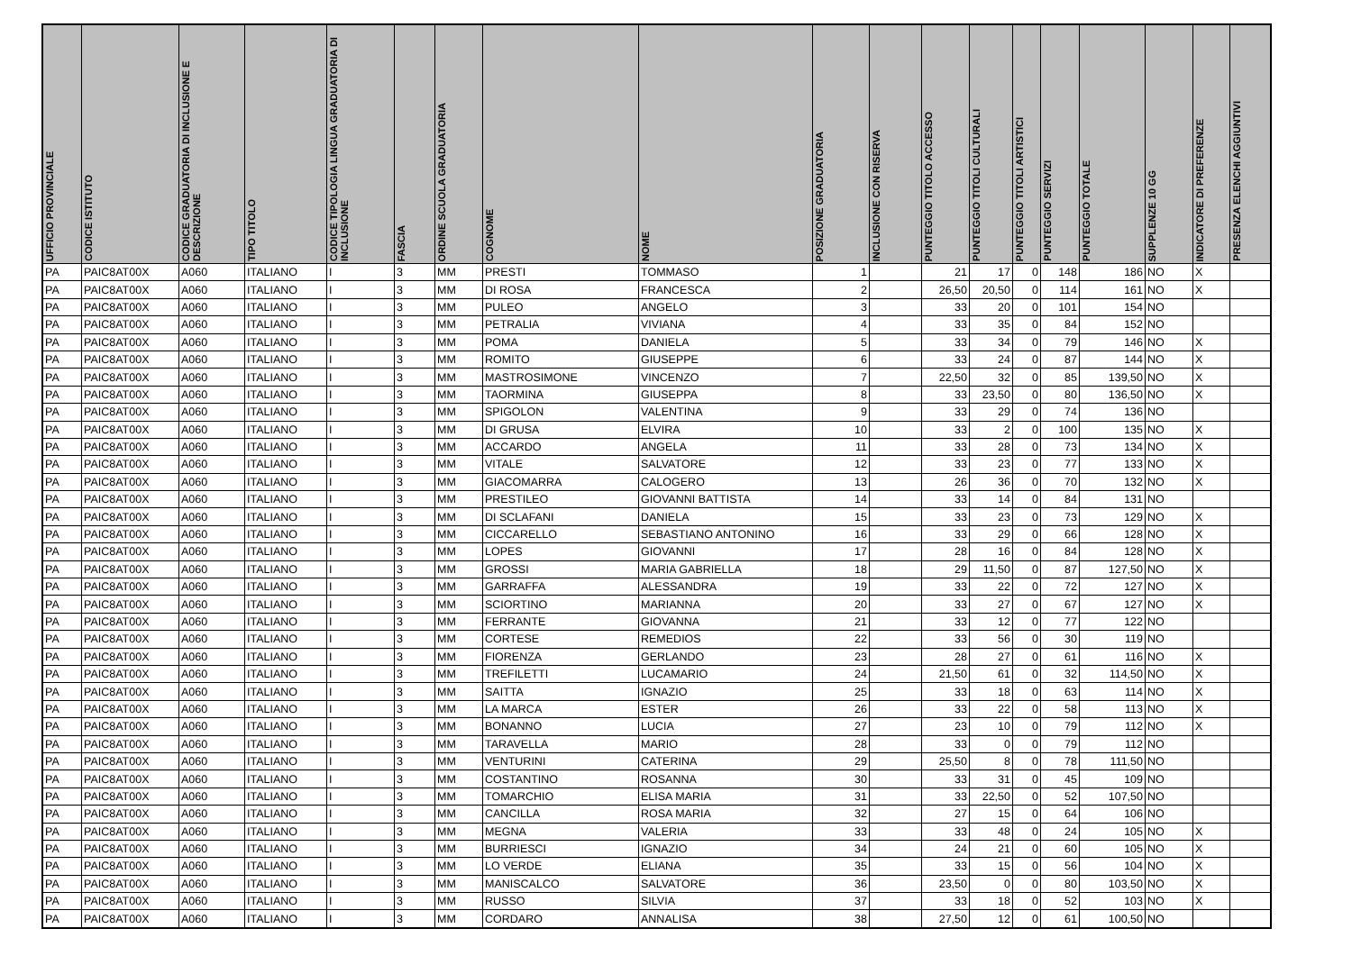| UFFICIO PROVINCIALE | CODICE ISTITUTO | CODICE GRADUATORIA DI INCLUSIONE E DESCRIZIONE | TIPO TITOLO | CODICE TIPOLOGIA LINGUA GRADUATORIA DI INCLUSIONE | FASCIA | ORDINE SCUOLA GRADUATORIA | COGNOME | NOME | POSIZIONE GRADUATORIA | INCLUSIONE CON RISERVA | PUNTEGGIO TITOLO ACCESSO | PUNTEGGIO TITOLI CULTURALI | PUNTEGGIO TITOLI ARTISTICI | PUNTEGGIO SERVIZI | PUNTEGGIO TOTALE | SUPPLENZE 10 GG | INDICATORE DI PREFERENZE | PRESENZA ELENCHI AGGIUNTIVI |
| --- | --- | --- | --- | --- | --- | --- | --- | --- | --- | --- | --- | --- | --- | --- | --- | --- | --- | --- |
| PA | PAIC8AT00X | A060 | ITALIANO | I | 3 | MM | PRESTI | TOMMASO | 1 | | 21 | 17 | 0 | 148 | 186 | NO | X | |
| PA | PAIC8AT00X | A060 | ITALIANO | I | 3 | MM | DI ROSA | FRANCESCA | 2 | | 26,50 | 20,50 | 0 | 114 | 161 | NO | X | |
| PA | PAIC8AT00X | A060 | ITALIANO | I | 3 | MM | PULEO | ANGELO | 3 | | 33 | 20 | 0 | 101 | 154 | NO | | |
| PA | PAIC8AT00X | A060 | ITALIANO | I | 3 | MM | PETRALIA | VIVIANA | 4 | | 33 | 35 | 0 | 84 | 152 | NO | | |
| PA | PAIC8AT00X | A060 | ITALIANO | I | 3 | MM | POMA | DANIELA | 5 | | 33 | 34 | 0 | 79 | 146 | NO | X | |
| PA | PAIC8AT00X | A060 | ITALIANO | I | 3 | MM | ROMITO | GIUSEPPE | 6 | | 33 | 24 | 0 | 87 | 144 | NO | X | |
| PA | PAIC8AT00X | A060 | ITALIANO | I | 3 | MM | MASTROSIMONE | VINCENZO | 7 | | 22,50 | 32 | 0 | 85 | 139,50 | NO | X | |
| PA | PAIC8AT00X | A060 | ITALIANO | I | 3 | MM | TAORMINA | GIUSEPPA | 8 | | 33 | 23,50 | 0 | 80 | 136,50 | NO | X | |
| PA | PAIC8AT00X | A060 | ITALIANO | I | 3 | MM | SPIGOLON | VALENTINA | 9 | | 33 | 29 | 0 | 74 | 136 | NO | | |
| PA | PAIC8AT00X | A060 | ITALIANO | I | 3 | MM | DI GRUSA | ELVIRA | 10 | | 33 | 2 | 0 | 100 | 135 | NO | X | |
| PA | PAIC8AT00X | A060 | ITALIANO | I | 3 | MM | ACCARDO | ANGELA | 11 | | 33 | 28 | 0 | 73 | 134 | NO | X | |
| PA | PAIC8AT00X | A060 | ITALIANO | I | 3 | MM | VITALE | SALVATORE | 12 | | 33 | 23 | 0 | 77 | 133 | NO | X | |
| PA | PAIC8AT00X | A060 | ITALIANO | I | 3 | MM | GIACOMARRA | CALOGERO | 13 | | 26 | 36 | 0 | 70 | 132 | NO | X | |
| PA | PAIC8AT00X | A060 | ITALIANO | I | 3 | MM | PRESTILEO | GIOVANNI BATTISTA | 14 | | 33 | 14 | 0 | 84 | 131 | NO | | |
| PA | PAIC8AT00X | A060 | ITALIANO | I | 3 | MM | DI SCLAFANI | DANIELA | 15 | | 33 | 23 | 0 | 73 | 129 | NO | X | |
| PA | PAIC8AT00X | A060 | ITALIANO | I | 3 | MM | CICCARELLO | SEBASTIANO ANTONINO | 16 | | 33 | 29 | 0 | 66 | 128 | NO | X | |
| PA | PAIC8AT00X | A060 | ITALIANO | I | 3 | MM | LOPES | GIOVANNI | 17 | | 28 | 16 | 0 | 84 | 128 | NO | X | |
| PA | PAIC8AT00X | A060 | ITALIANO | I | 3 | MM | GROSSI | MARIA GABRIELLA | 18 | | 29 | 11,50 | 0 | 87 | 127,50 | NO | X | |
| PA | PAIC8AT00X | A060 | ITALIANO | I | 3 | MM | GARRAFFA | ALESSANDRA | 19 | | 33 | 22 | 0 | 72 | 127 | NO | X | |
| PA | PAIC8AT00X | A060 | ITALIANO | I | 3 | MM | SCIORTINO | MARIANNA | 20 | | 33 | 27 | 0 | 67 | 127 | NO | X | |
| PA | PAIC8AT00X | A060 | ITALIANO | I | 3 | MM | FERRANTE | GIOVANNA | 21 | | 33 | 12 | 0 | 77 | 122 | NO | | |
| PA | PAIC8AT00X | A060 | ITALIANO | I | 3 | MM | CORTESE | REMEDIOS | 22 | | 33 | 56 | 0 | 30 | 119 | NO | | |
| PA | PAIC8AT00X | A060 | ITALIANO | I | 3 | MM | FIORENZA | GERLANDO | 23 | | 28 | 27 | 0 | 61 | 116 | NO | X | |
| PA | PAIC8AT00X | A060 | ITALIANO | I | 3 | MM | TREFILETTI | LUCAMARIO | 24 | | 21,50 | 61 | 0 | 32 | 114,50 | NO | X | |
| PA | PAIC8AT00X | A060 | ITALIANO | I | 3 | MM | SAITTA | IGNAZIO | 25 | | 33 | 18 | 0 | 63 | 114 | NO | X | |
| PA | PAIC8AT00X | A060 | ITALIANO | I | 3 | MM | LA MARCA | ESTER | 26 | | 33 | 22 | 0 | 58 | 113 | NO | X | |
| PA | PAIC8AT00X | A060 | ITALIANO | I | 3 | MM | BONANNO | LUCIA | 27 | | 23 | 10 | 0 | 79 | 112 | NO | X | |
| PA | PAIC8AT00X | A060 | ITALIANO | I | 3 | MM | TARAVELLA | MARIO | 28 | | 33 | 0 | 0 | 79 | 112 | NO | | |
| PA | PAIC8AT00X | A060 | ITALIANO | I | 3 | MM | VENTURINI | CATERINA | 29 | | 25,50 | 8 | 0 | 78 | 111,50 | NO | | |
| PA | PAIC8AT00X | A060 | ITALIANO | I | 3 | MM | COSTANTINO | ROSANNA | 30 | | 33 | 31 | 0 | 45 | 109 | NO | | |
| PA | PAIC8AT00X | A060 | ITALIANO | I | 3 | MM | TOMARCHIO | ELISA MARIA | 31 | | 33 | 22,50 | 0 | 52 | 107,50 | NO | | |
| PA | PAIC8AT00X | A060 | ITALIANO | I | 3 | MM | CANCILLA | ROSA MARIA | 32 | | 27 | 15 | 0 | 64 | 106 | NO | | |
| PA | PAIC8AT00X | A060 | ITALIANO | I | 3 | MM | MEGNA | VALERIA | 33 | | 33 | 48 | 0 | 24 | 105 | NO | X | |
| PA | PAIC8AT00X | A060 | ITALIANO | I | 3 | MM | BURRIESCI | IGNAZIO | 34 | | 24 | 21 | 0 | 60 | 105 | NO | X | |
| PA | PAIC8AT00X | A060 | ITALIANO | I | 3 | MM | LO VERDE | ELIANA | 35 | | 33 | 15 | 0 | 56 | 104 | NO | X | |
| PA | PAIC8AT00X | A060 | ITALIANO | I | 3 | MM | MANISCALCO | SALVATORE | 36 | | 23,50 | 0 | 0 | 80 | 103,50 | NO | X | |
| PA | PAIC8AT00X | A060 | ITALIANO | I | 3 | MM | RUSSO | SILVIA | 37 | | 33 | 18 | 0 | 52 | 103 | NO | X | |
| PA | PAIC8AT00X | A060 | ITALIANO | I | 3 | MM | CORDARO | ANNALISA | 38 | | 27,50 | 12 | 0 | 61 | 100,50 | NO | | |